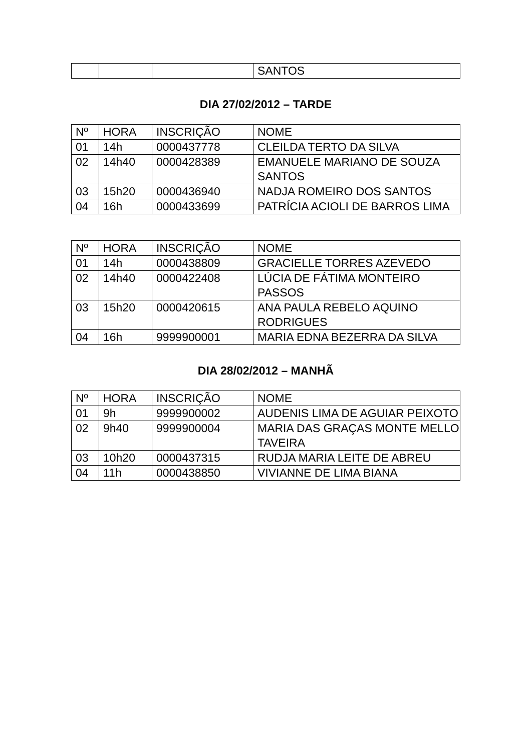| | | | SANTOS |
DIA 27/02/2012 – TARDE
| Nº | HORA | INSCRIÇÃO | NOME |
| --- | --- | --- | --- |
| 01 | 14h | 0000437778 | CLEILDA TERTO DA SILVA |
| 02 | 14h40 | 0000428389 | EMANUELE MARIANO DE SOUZA SANTOS |
| 03 | 15h20 | 0000436940 | NADJA ROMEIRO DOS SANTOS |
| 04 | 16h | 0000433699 | PATRÍCIA ACIOLI DE BARROS LIMA |
| Nº | HORA | INSCRIÇÃO | NOME |
| --- | --- | --- | --- |
| 01 | 14h | 0000438809 | GRACIELLE TORRES AZEVEDO |
| 02 | 14h40 | 0000422408 | LÚCIA DE FÁTIMA MONTEIRO PASSOS |
| 03 | 15h20 | 0000420615 | ANA PAULA REBELO AQUINO RODRIGUES |
| 04 | 16h | 9999900001 | MARIA EDNA BEZERRA DA SILVA |
DIA 28/02/2012 – MANHÃ
| Nº | HORA | INSCRIÇÃO | NOME |
| --- | --- | --- | --- |
| 01 | 9h | 9999900002 | AUDENIS LIMA DE AGUIAR PEIXOTO |
| 02 | 9h40 | 9999900004 | MARIA DAS GRAÇAS MONTE MELLO TAVEIRA |
| 03 | 10h20 | 0000437315 | RUDJA MARIA LEITE DE ABREU |
| 04 | 11h | 0000438850 | VIVIANNE DE LIMA BIANA |